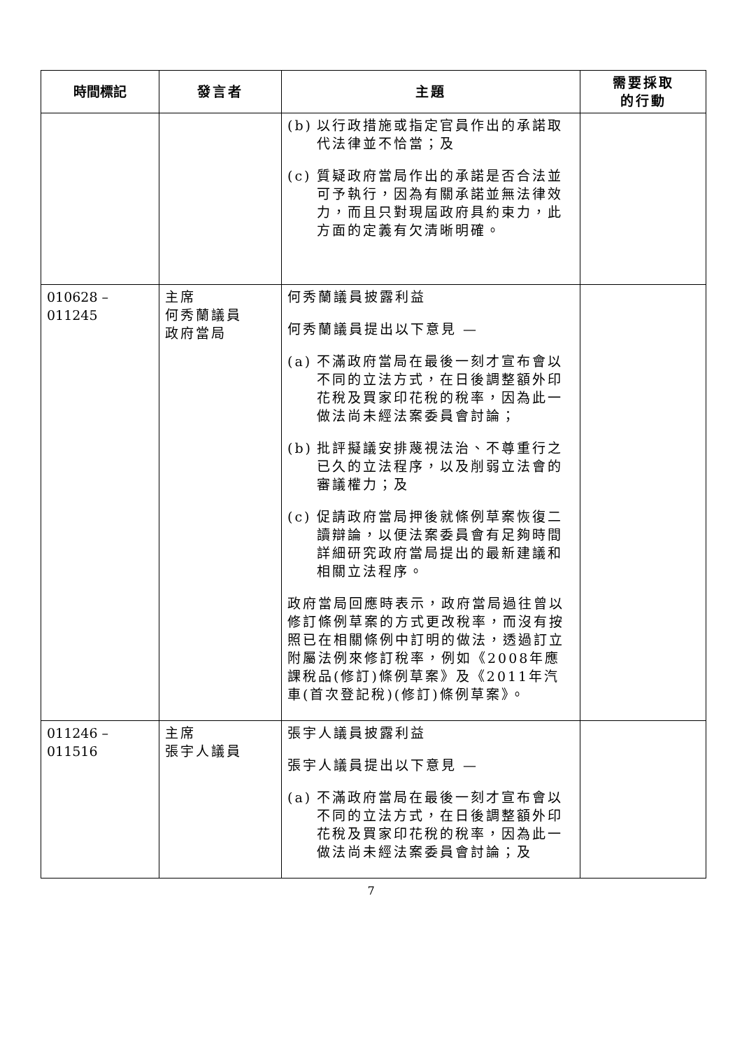| 時間標記 | 發言者 | 主題 | 需要採取 的行動 |
| --- | --- | --- | --- |
| | | (b) 以行政措施或指定官員作出的承諾取代法律並不恰當；及 (c) 質疑政府當局作出的承諾是否合法並可予執行，因為有關承諾並無法律效力，而且只對現屆政府具約束力，此方面的定義有欠清晰明確。 | |
| 010628 – 011245 | 主席 何秀蘭議員 政府當局 | 何秀蘭議員披露利益 何秀蘭議員提出以下意見 — (a) 不滿政府當局在最後一刻才宣布會以不同的立法方式，在日後調整額外印花稅及買家印花稅的稅率，因為此一做法尚未經法案委員會討論； (b) 批評擬議安排蔑視法治、不尊重行之已久的立法程序，以及削弱立法會的審議權力；及 (c) 促請政府當局押後就條例草案恢復二讀辯論，以便法案委員會有足夠時間詳細研究政府當局提出的最新建議和相關立法程序。 政府當局回應時表示，政府當局過往曾以修訂條例草案的方式更改稅率，而沒有按照已在相關條例中訂明的做法，透過訂立附屬法例來修訂稅率，例如《2008年應課稅品(修訂)條例草案》及《2011年汽車(首次登記稅)(修訂)條例草案》。 | |
| 011246 – 011516 | 主席 張宇人議員 | 張宇人議員披露利益 張宇人議員提出以下意見 — (a) 不滿政府當局在最後一刻才宣布會以不同的立法方式，在日後調整額外印花稅及買家印花稅的稅率，因為此一做法尚未經法案委員會討論；及 | |
7